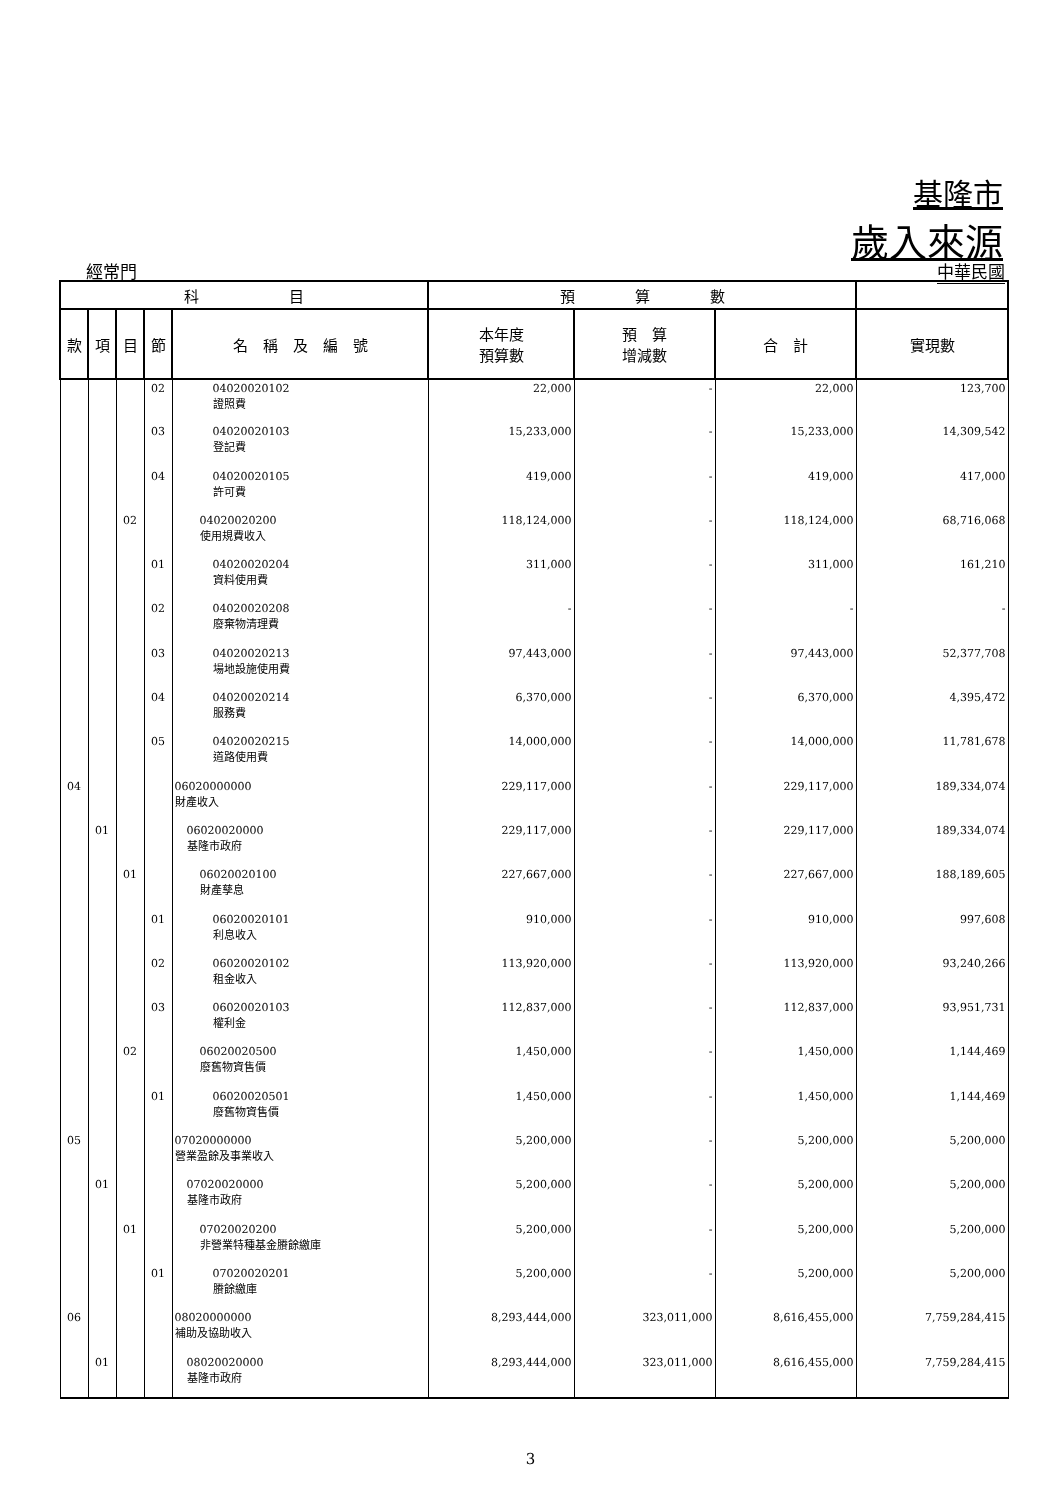基隆市
歲入來源
經常門 中華民國
| 科 目 | | | | | 預 算 數 | | | |
| --- | --- | --- | --- | --- | --- | --- | --- | --- |
| 款 | 項 | 目 | 節 | 名 稱 及 編 號 | 本年度 預算數 | 預 算 增減數 | 合 計 | 實現數 |
| | | | 02 | 04020020102 證照費 | 22,000 | - | 22,000 | 123,700 |
| | | | 03 | 04020020103 登記費 | 15,233,000 | - | 15,233,000 | 14,309,542 |
| | | | 04 | 04020020105 許可費 | 419,000 | - | 419,000 | 417,000 |
| | | 02 | | 04020020200 使用規費收入 | 118,124,000 | - | 118,124,000 | 68,716,068 |
| | | | 01 | 04020020204 資料使用費 | 311,000 | - | 311,000 | 161,210 |
| | | | 02 | 04020020208 廢棄物清理費 | - | - | - | - |
| | | | 03 | 04020020213 場地設施使用費 | 97,443,000 | - | 97,443,000 | 52,377,708 |
| | | | 04 | 04020020214 服務費 | 6,370,000 | - | 6,370,000 | 4,395,472 |
| | | | 05 | 04020020215 道路使用費 | 14,000,000 | - | 14,000,000 | 11,781,678 |
| 04 | | | | 06020000000 財產收入 | 229,117,000 | - | 229,117,000 | 189,334,074 |
| | 01 | | | 06020020000 基隆市政府 | 229,117,000 | - | 229,117,000 | 189,334,074 |
| | | 01 | | 06020020100 財產孳息 | 227,667,000 | - | 227,667,000 | 188,189,605 |
| | | | 01 | 06020020101 利息收入 | 910,000 | - | 910,000 | 997,608 |
| | | | 02 | 06020020102 租金收入 | 113,920,000 | - | 113,920,000 | 93,240,266 |
| | | | 03 | 06020020103 權利金 | 112,837,000 | - | 112,837,000 | 93,951,731 |
| | | 02 | | 06020020500 廢舊物資售價 | 1,450,000 | - | 1,450,000 | 1,144,469 |
| | | | 01 | 06020020501 廢舊物資售價 | 1,450,000 | - | 1,450,000 | 1,144,469 |
| 05 | | | | 07020000000 營業盈餘及事業收入 | 5,200,000 | - | 5,200,000 | 5,200,000 |
| | 01 | | | 07020020000 基隆市政府 | 5,200,000 | - | 5,200,000 | 5,200,000 |
| | | 01 | | 07020020200 非營業特種基金賸餘繳庫 | 5,200,000 | - | 5,200,000 | 5,200,000 |
| | | | 01 | 07020020201 賸餘繳庫 | 5,200,000 | - | 5,200,000 | 5,200,000 |
| 06 | | | | 08020000000 補助及協助收入 | 8,293,444,000 | 323,011,000 | 8,616,455,000 | 7,759,284,415 |
| | 01 | | | 08020020000 基隆市政府 | 8,293,444,000 | 323,011,000 | 8,616,455,000 | 7,759,284,415 |
3